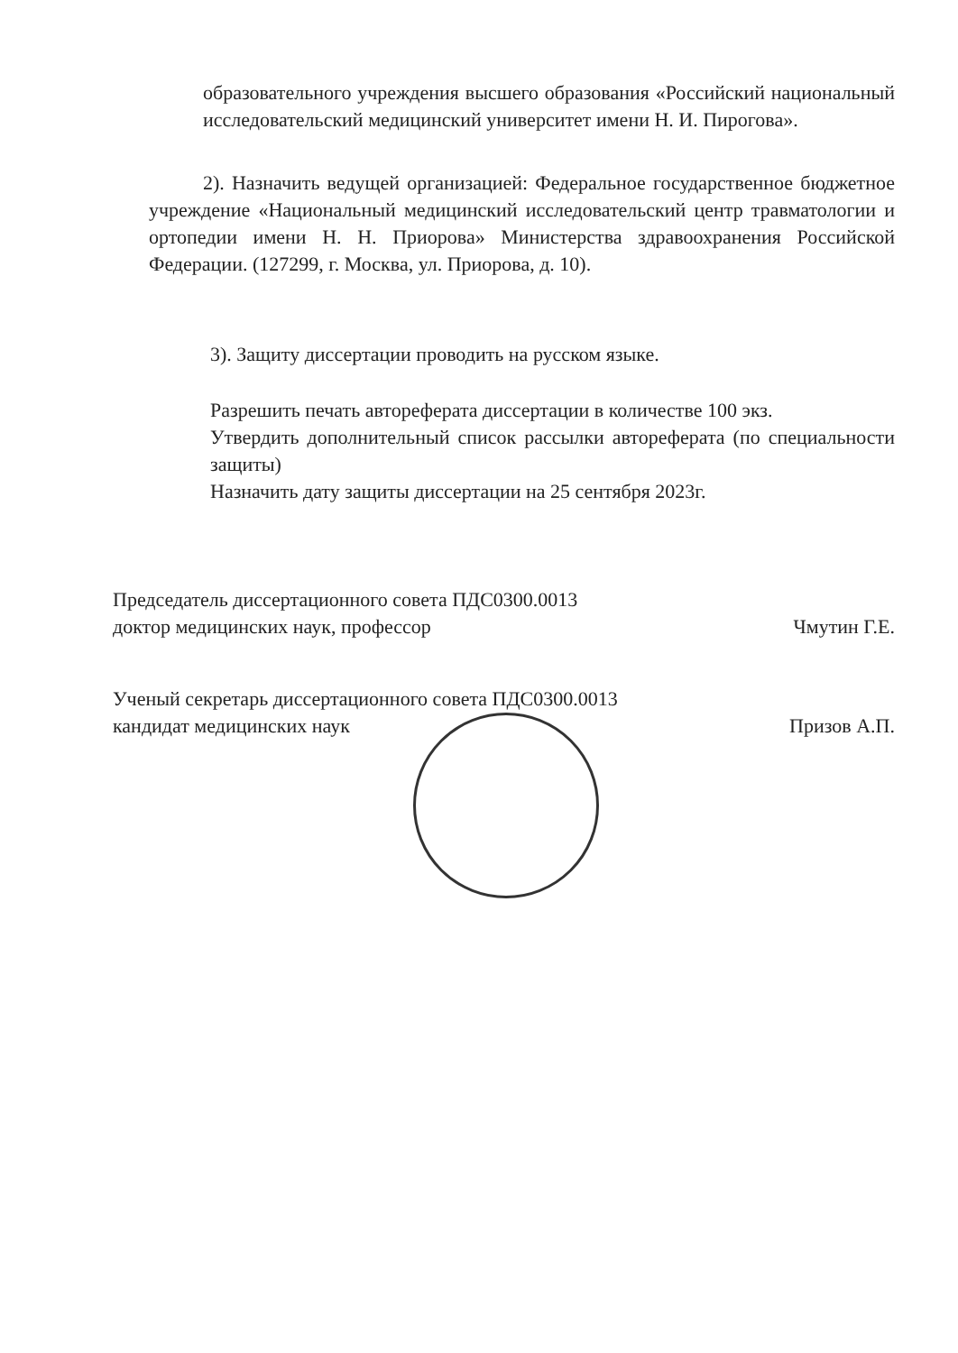образовательного учреждения высшего образования «Российский национальный исследовательский медицинский университет имени Н. И. Пирогова».
2). Назначить ведущей организацией: Федеральное государственное бюджетное учреждение «Национальный медицинский исследовательский центр травматологии и ортопедии имени Н. Н. Приорова» Министерства здравоохранения Российской Федерации. (127299, г. Москва, ул. Приорова, д. 10).
3). Защиту диссертации проводить на русском языке.
Разрешить печать автореферата диссертации в количестве 100 экз.
Утвердить дополнительный список рассылки автореферата (по специальности защиты)
Назначить дату защиты диссертации на 25 сентября 2023г.
Председатель диссертационного совета ПДС0300.0013
доктор медицинских наук, профессор Чмутин Г.Е.
Ученый секретарь диссертационного совета ПДС0300.0013
кандидат медицинских наук Призов А.П.